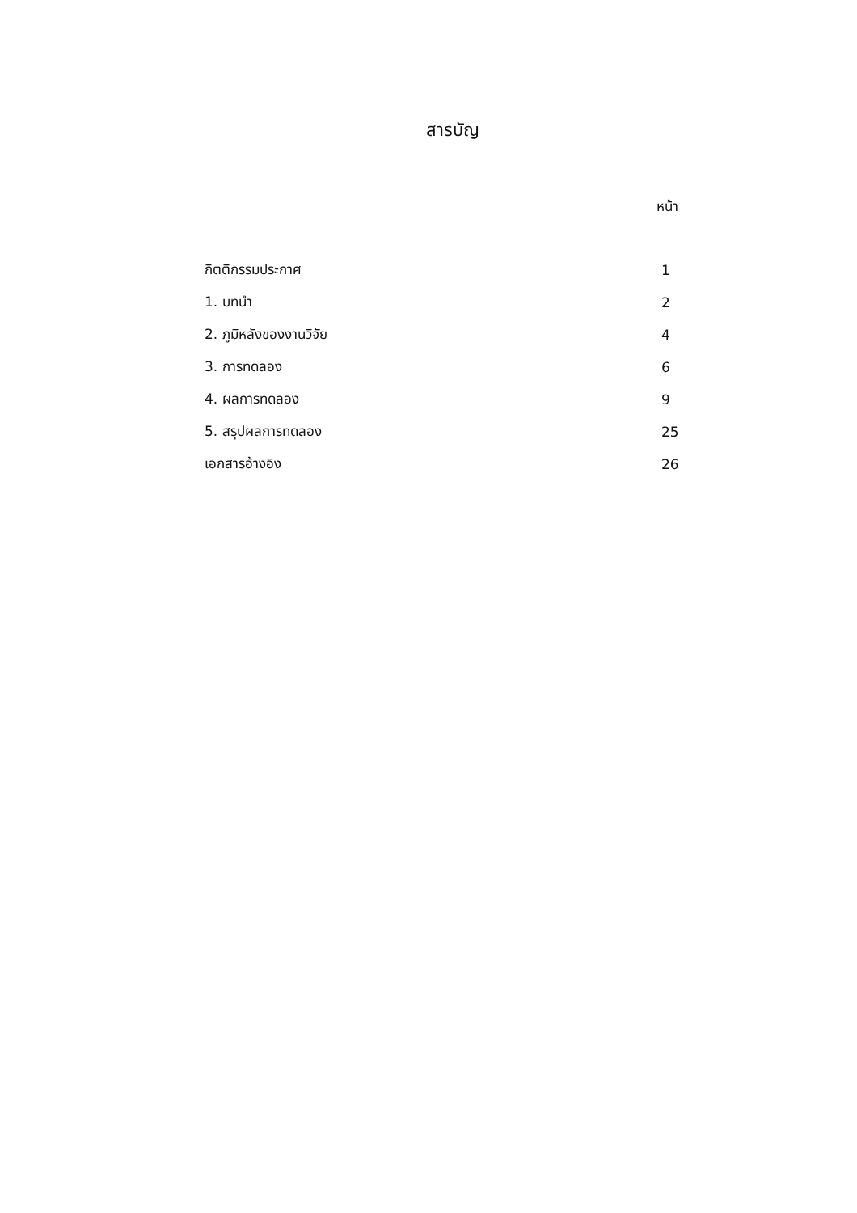สารบัญ
หน้า
| กิตติกรรมประกาศ | 1 |
| 1. บทนำ | 2 |
| 2. ภูมิหลังของงานวิจัย | 4 |
| 3. การทดลอง | 6 |
| 4. ผลการทดลอง | 9 |
| 5. สรุปผลการทดลอง | 25 |
| เอกสารอ้างอิง | 26 |